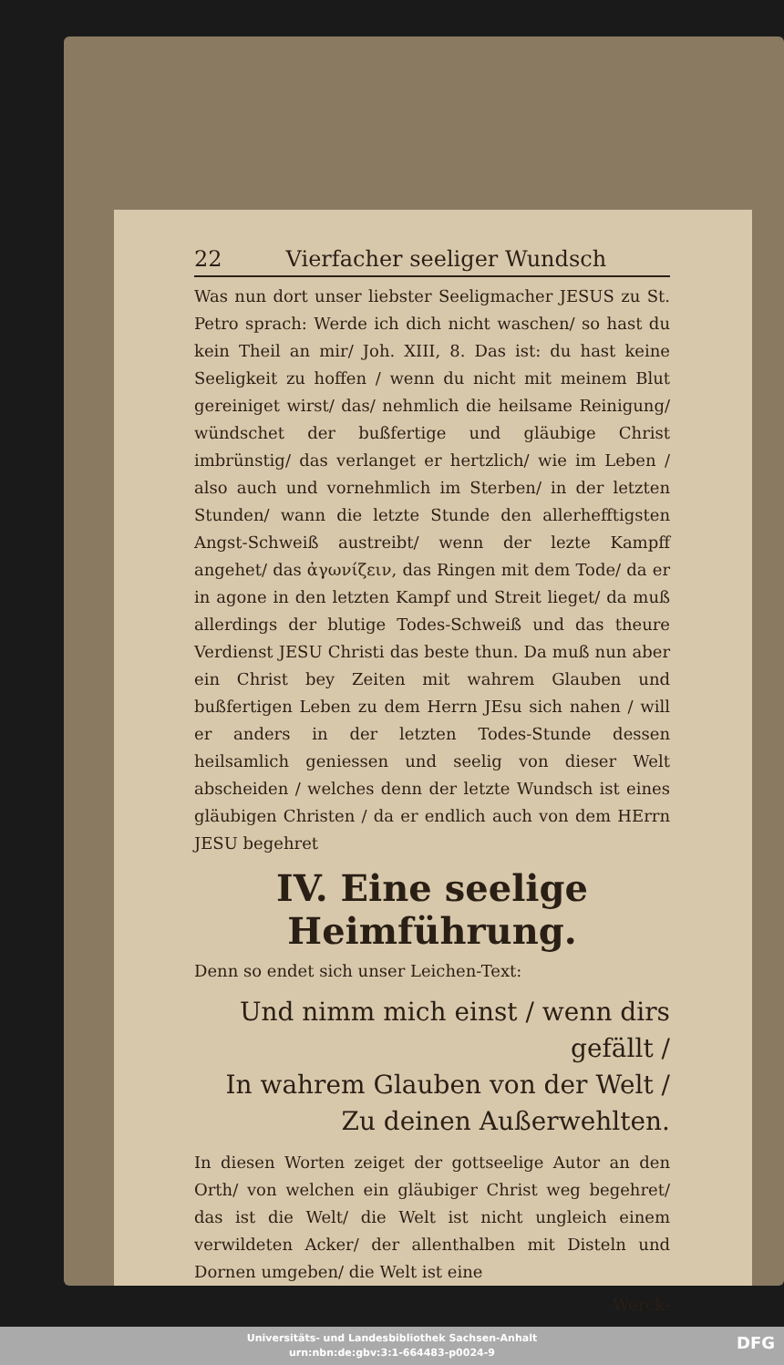22 Vierfacher seeliger Wundsch
Was nun dort unser liebster Seeligmacher JESUS zu St. Petro sprach: Werde ich dich nicht waschen/ so hast du kein Theil an mir/ Joh. XIII, 8. Das ist: du hast keine Seeligkeit zu hoffen / wenn du nicht mit meinem Blut gereiniget wirst/ das/ nehmlich die heilsame Reinigung/ wündschet der bußfertige und gläubige Christ imbrünstig/ das verlanget er hertzlich/ wie im Leben / also auch und vornehmlich im Sterben/ in der letzten Stunden/ wann die letzte Stunde den allerhefftigsten Angst-Schweiß austreibt/ wenn der lezte Kampff angehet/ das ἀγωνίζειν, das Ringen mit dem Tode/ da er in agone in den letzten Kampf und Streit lieget/ da muß allerdings der blutige Todes-Schweiß und das theure Verdienst JESU Christi das beste thun. Da muß nun aber ein Christ bey Zeiten mit wahrem Glauben und bußfertigen Leben zu dem Herrn JEsu sich nahen / will er anders in der letzten Todes-Stunde dessen heilsamlich geniessen und seelig von dieser Welt abscheiden / welches denn der letzte Wundsch ist eines gläubigen Christen / da er endlich auch von dem HErrn JESU begehret
IV. Eine seelige Heimführung.
Denn so endet sich unser Leichen-Text:
Und nimm mich einst / wenn dirs gefällt /
In wahrem Glauben von der Welt /
Zu deinen Außerwehlten.
In diesen Worten zeiget der gottseelige Autor an den Orth/ von welchen ein gläubiger Christ weg begehret/ das ist die Welt/ die Welt ist nicht ungleich einem verwildeten Acker/ der allenthalben mit Disteln und Dornen umgeben/ die Welt ist eine
Werck-
Universitäts- und Landesbibliothek Sachsen-Anhalt
urn:nbn:de:gbv:3:1-664483-p0024-9
DFG